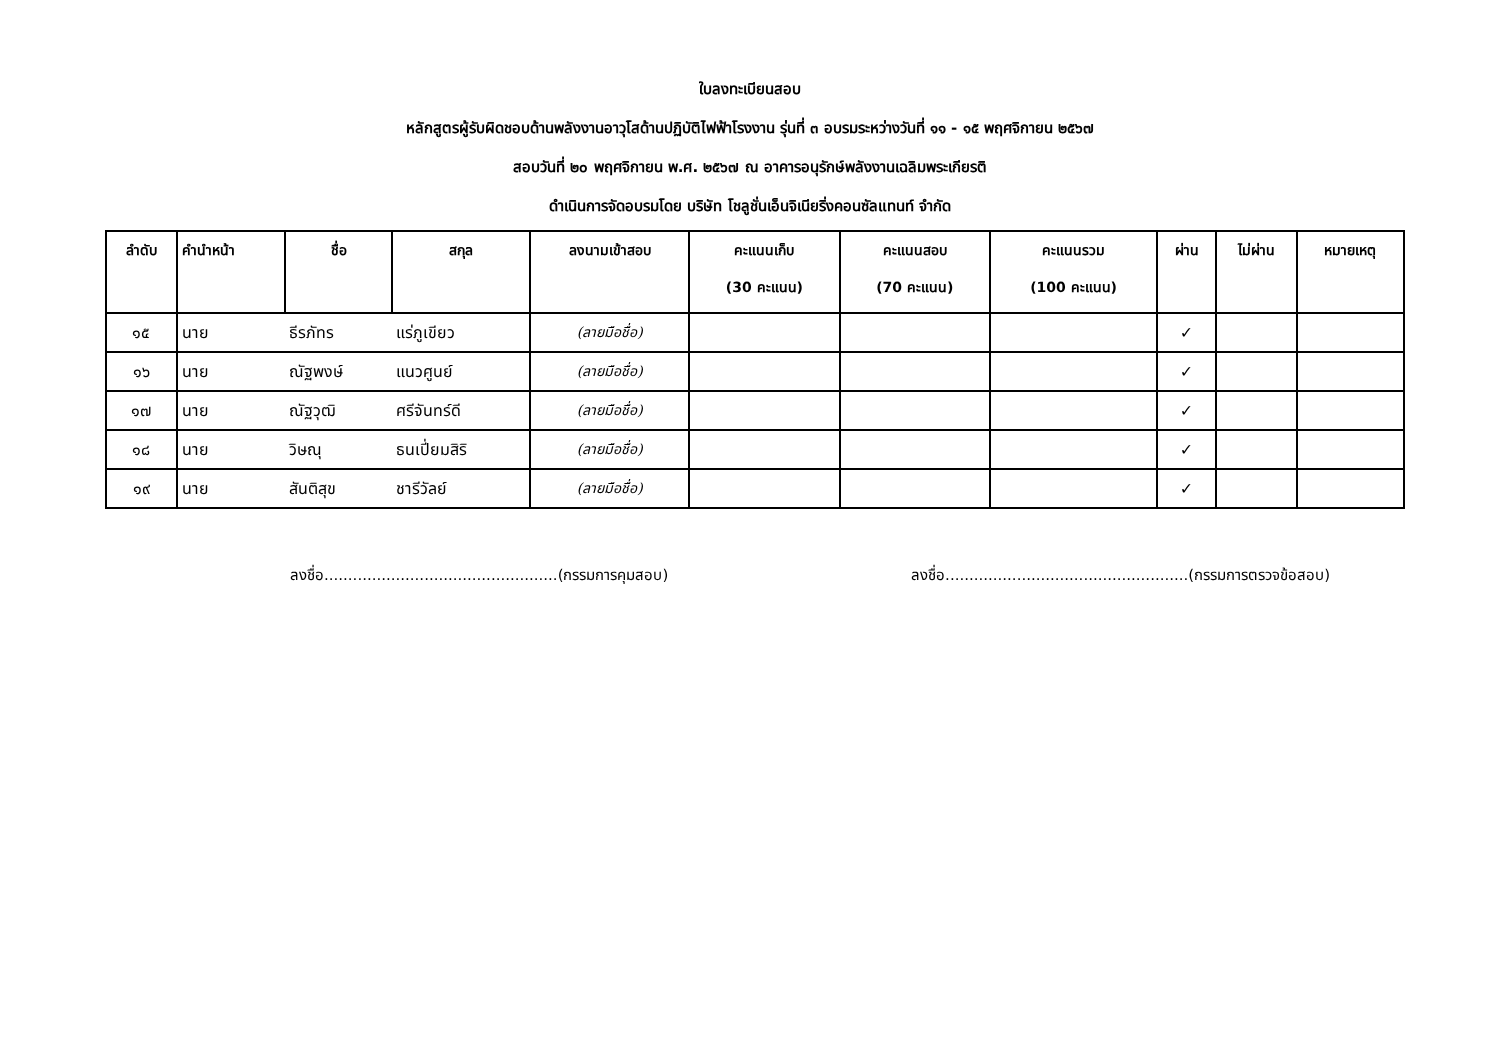ใบลงทะเบียนสอบ
หลักสูตรผู้รับผิดชอบด้านพลังงานอาวุโสด้านปฏิบัติไฟฟ้าโรงงาน รุ่นที่ ๓ อบรมระหว่างวันที่ ๑๑ - ๑๕ พฤศจิกายน ๒๕๖๗
สอบวันที่ ๒๐ พฤศจิกายน พ.ศ. ๒๕๖๗ ณ อาคารอนุรักษ์พลังงานเฉลิมพระเกียรติ
ดำเนินการจัดอบรมโดย บริษัท โชลูชั่นเอ็นจิเนียริ่งคอนซัลแทนท์ จำกัด
| ลำดับ | คำนำหน้า | ชื่อ | สกุล | ลงนามเข้าสอบ | คะแนนเก็บ (30 คะแนน) | คะแนนสอบ (70 คะแนน) | คะแนนรวม (100 คะแนน) | ผ่าน | ไม่ผ่าน | หมายเหตุ |
| --- | --- | --- | --- | --- | --- | --- | --- | --- | --- | --- |
| ๑๕ | นาย | ธีรภัทร | แร่ภูเขียว | (ลายมือชื่อ) | | | | ✓ | | |
| ๑๖ | นาย | ณัฐพงษ์ | แนวศูนย์ | (ลายมือชื่อ) | | | | ✓ | | |
| ๑๗ | นาย | ณัฐวุฒิ | ศรีจันทร์ดี | (ลายมือชื่อ) | | | | ✓ | | |
| ๑๘ | นาย | วิษณุ | ธนเปี่ยมสิริ | (ลายมือชื่อ) | | | | ✓ | | |
| ๑๙ | นาย | สันติสุข | ชารีวัลย์ | (ลายมือชื่อ) | | | | ✓ | | |
ลงชื่อ.................................................(กรรมการคุมสอบ)
ลงชื่อ...................................................(กรรมการตรวจข้อสอบ)